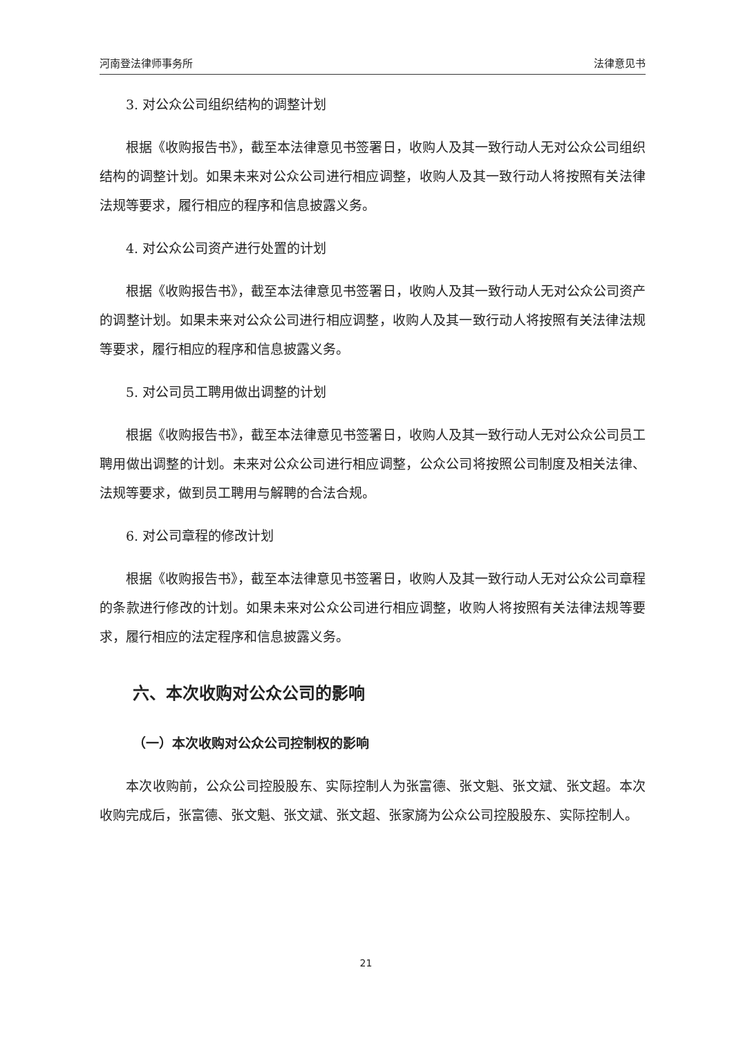河南登法律师事务所 法律意见书
3. 对公众公司组织结构的调整计划
根据《收购报告书》，截至本法律意见书签署日，收购人及其一致行动人无对公众公司组织结构的调整计划。如果未来对公众公司进行相应调整，收购人及其一致行动人将按照有关法律法规等要求，履行相应的程序和信息披露义务。
4. 对公众公司资产进行处置的计划
根据《收购报告书》，截至本法律意见书签署日，收购人及其一致行动人无对公众公司资产的调整计划。如果未来对公众公司进行相应调整，收购人及其一致行动人将按照有关法律法规等要求，履行相应的程序和信息披露义务。
5. 对公司员工聘用做出调整的计划
根据《收购报告书》，截至本法律意见书签署日，收购人及其一致行动人无对公众公司员工聘用做出调整的计划。未来对公众公司进行相应调整，公众公司将按照公司制度及相关法律、法规等要求，做到员工聘用与解聘的合法合规。
6. 对公司章程的修改计划
根据《收购报告书》，截至本法律意见书签署日，收购人及其一致行动人无对公众公司章程的条款进行修改的计划。如果未来对公众公司进行相应调整，收购人将按照有关法律法规等要求，履行相应的法定程序和信息披露义务。
六、本次收购对公众公司的影响
（一）本次收购对公众公司控制权的影响
本次收购前，公众公司控股股东、实际控制人为张富德、张文魁、张文斌、张文超。本次收购完成后，张富德、张文魁、张文斌、张文超、张家旖为公众公司控股股东、实际控制人。
21